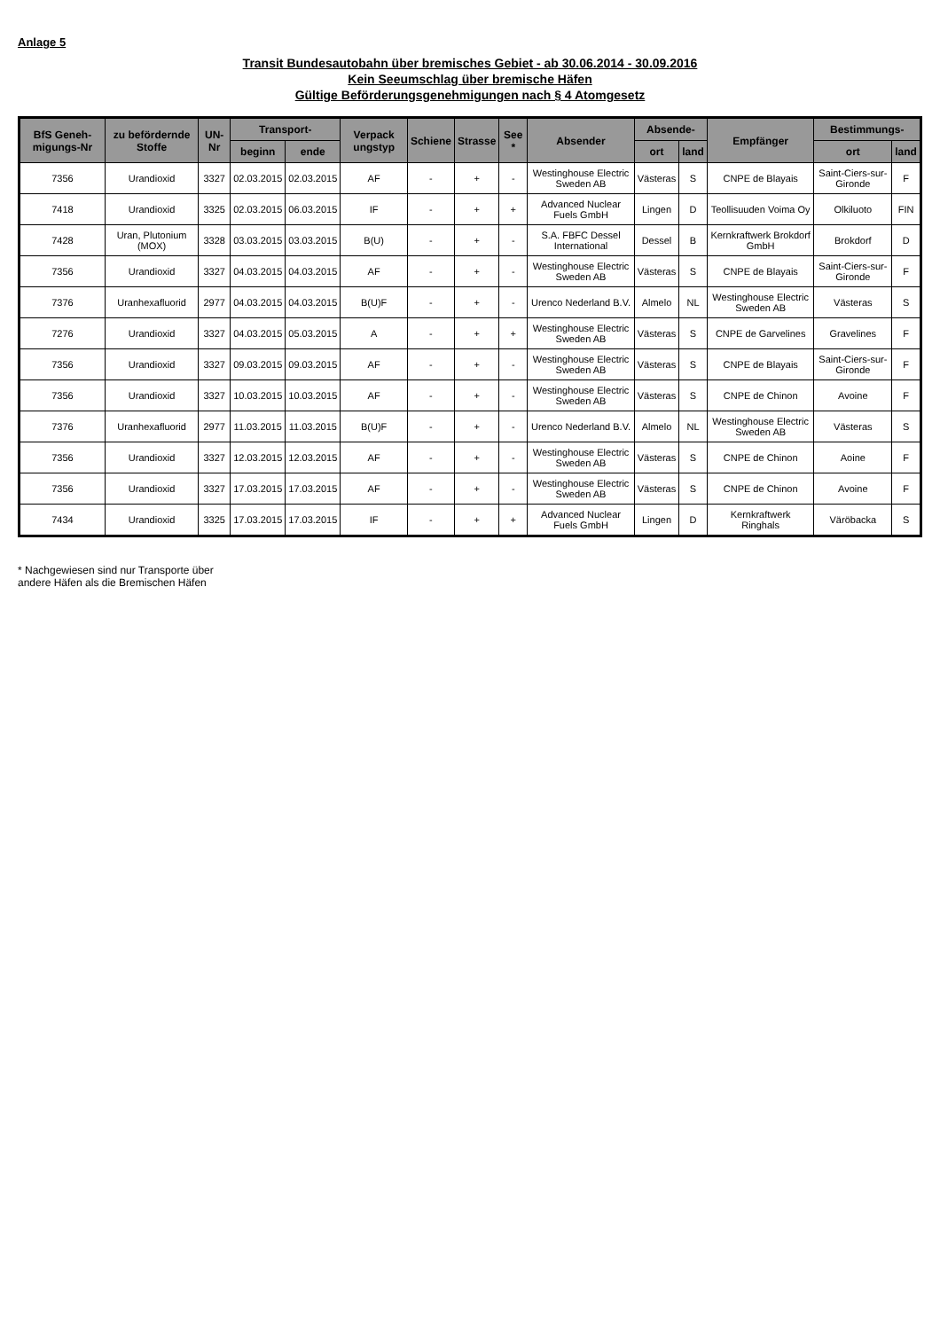Anlage 5
Transit Bundesautobahn über bremisches Gebiet - ab 30.06.2014 - 30.09.2016
Kein Seeumschlag über bremische Häfen
Gültige Beförderungsgenehmigungen nach § 4 Atomgesetz
| BfS Geneh-migungs-Nr | zu befördernde Stoffe | UN-Nr | Transport- | | Verpack ungstyp | Schiene | Strasse | See * | Absender | Absende- | | Empfänger | Bestimmungs- | |
| --- | --- | --- | --- | --- | --- | --- | --- | --- | --- | --- | --- | --- | --- | --- |
| | | | beginn | ende | | | | | | ort | land | | ort | land |
| 7356 | Urandioxid | 3327 | 02.03.2015 | 02.03.2015 | AF | - | + | - | Westinghouse Electric Sweden AB | Västeras | S | CNPE de Blayais | Saint-Ciers-sur-Gironde | F |
| 7418 | Urandioxid | 3325 | 02.03.2015 | 06.03.2015 | IF | - | + | + | Advanced Nuclear Fuels GmbH | Lingen | D | Teollisuuden Voima Oy | Olkiluoto | FIN |
| 7428 | Uran, Plutonium (MOX) | 3328 | 03.03.2015 | 03.03.2015 | B(U) | - | + | - | S.A. FBFC Dessel International | Dessel | B | Kernkraftwerk Brokdorf GmbH | Brokdorf | D |
| 7356 | Urandioxid | 3327 | 04.03.2015 | 04.03.2015 | AF | - | + | - | Westinghouse Electric Sweden AB | Västeras | S | CNPE de Blayais | Saint-Ciers-sur-Gironde | F |
| 7376 | Uranhexafluorid | 2977 | 04.03.2015 | 04.03.2015 | B(U)F | - | + | - | Urenco Nederland B.V. | Almelo | NL | Westinghouse Electric Sweden AB | Västeras | S |
| 7276 | Urandioxid | 3327 | 04.03.2015 | 05.03.2015 | A | - | + | + | Westinghouse Electric Sweden AB | Västeras | S | CNPE de Garvelines | Gravelines | F |
| 7356 | Urandioxid | 3327 | 09.03.2015 | 09.03.2015 | AF | - | + | - | Westinghouse Electric Sweden AB | Västeras | S | CNPE de Blayais | Saint-Ciers-sur-Gironde | F |
| 7356 | Urandioxid | 3327 | 10.03.2015 | 10.03.2015 | AF | - | + | - | Westinghouse Electric Sweden AB | Västeras | S | CNPE de Chinon | Avoine | F |
| 7376 | Uranhexafluorid | 2977 | 11.03.2015 | 11.03.2015 | B(U)F | - | + | - | Urenco Nederland B.V. | Almelo | NL | Westinghouse Electric Sweden AB | Västeras | S |
| 7356 | Urandioxid | 3327 | 12.03.2015 | 12.03.2015 | AF | - | + | - | Westinghouse Electric Sweden AB | Västeras | S | CNPE de Chinon | Aoine | F |
| 7356 | Urandioxid | 3327 | 17.03.2015 | 17.03.2015 | AF | - | + | - | Westinghouse Electric Sweden AB | Västeras | S | CNPE de Chinon | Avoine | F |
| 7434 | Urandioxid | 3325 | 17.03.2015 | 17.03.2015 | IF | - | + | + | Advanced Nuclear Fuels GmbH | Lingen | D | Kernkraftwerk Ringhals | Väröbacka | S |
* Nachgewiesen sind nur Transporte über
andere Häfen als die Bremischen Häfen